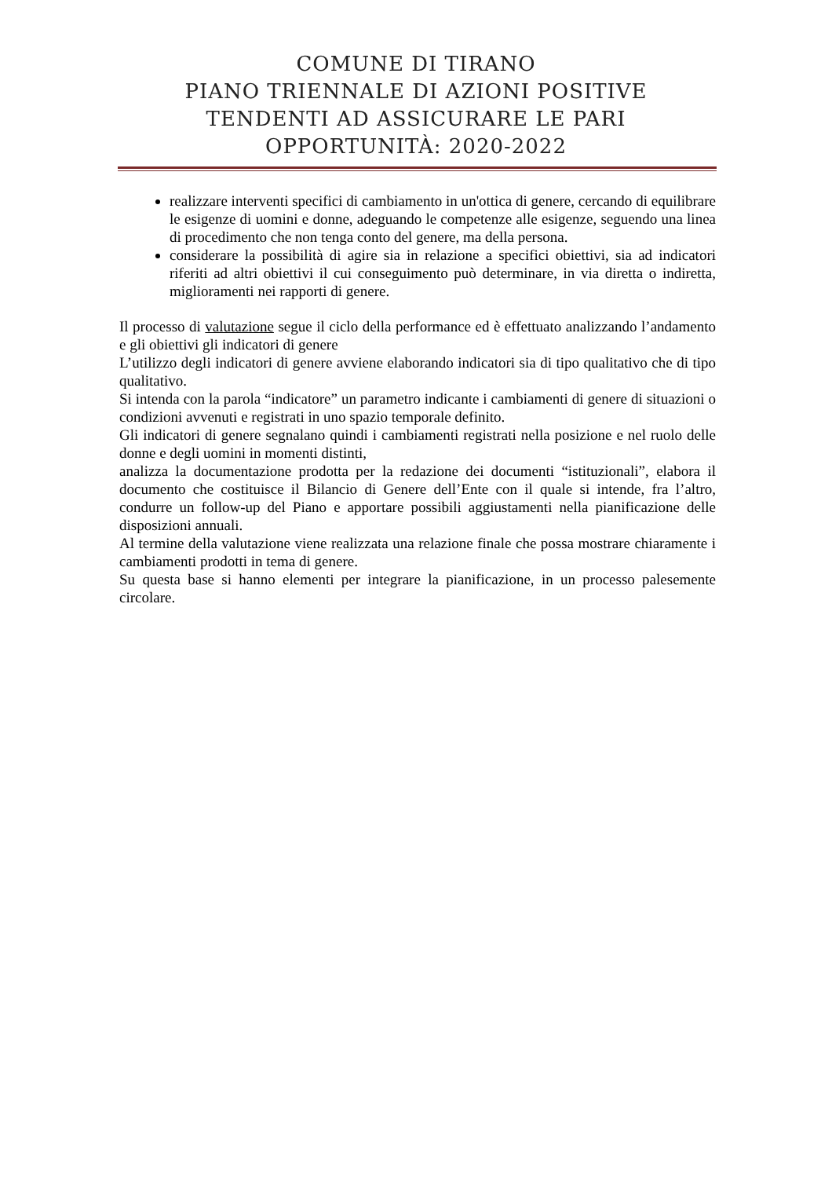COMUNE DI TIRANO
PIANO TRIENNALE DI AZIONI POSITIVE
TENDENTI AD ASSICURARE LE PARI
OPPORTUNITÀ: 2020-2022
realizzare interventi specifici di cambiamento in un'ottica di genere, cercando di equilibrare le esigenze di uomini e donne, adeguando le competenze alle esigenze, seguendo una linea di procedimento che non tenga conto del genere, ma della persona.
considerare la possibilità di agire sia in relazione a specifici obiettivi, sia ad indicatori riferiti ad altri obiettivi il cui conseguimento può determinare, in via diretta o indiretta, miglioramenti nei rapporti di genere.
Il processo di valutazione segue il ciclo della performance ed è effettuato analizzando l’andamento e gli obiettivi gli indicatori di genere
L’utilizzo degli indicatori di genere avviene elaborando indicatori sia di tipo qualitativo che di tipo qualitativo.
Si intenda con la parola “indicatore” un parametro indicante i cambiamenti di genere di situazioni o condizioni avvenuti e registrati in uno spazio temporale definito.
Gli indicatori di genere segnalano quindi i cambiamenti registrati nella posizione e nel ruolo delle donne e degli uomini in momenti distinti,
analizza la documentazione prodotta per la redazione dei documenti “istituzionali”, elabora il documento che costituisce il Bilancio di Genere dell’Ente con il quale si intende, fra l’altro, condurre un follow-up del Piano e apportare possibili aggiustamenti nella pianificazione delle disposizioni annuali.
Al termine della valutazione viene realizzata una relazione finale che possa mostrare chiaramente i cambiamenti prodotti in tema di genere.
Su questa base si hanno elementi per integrare la pianificazione, in un processo palesemente circolare.